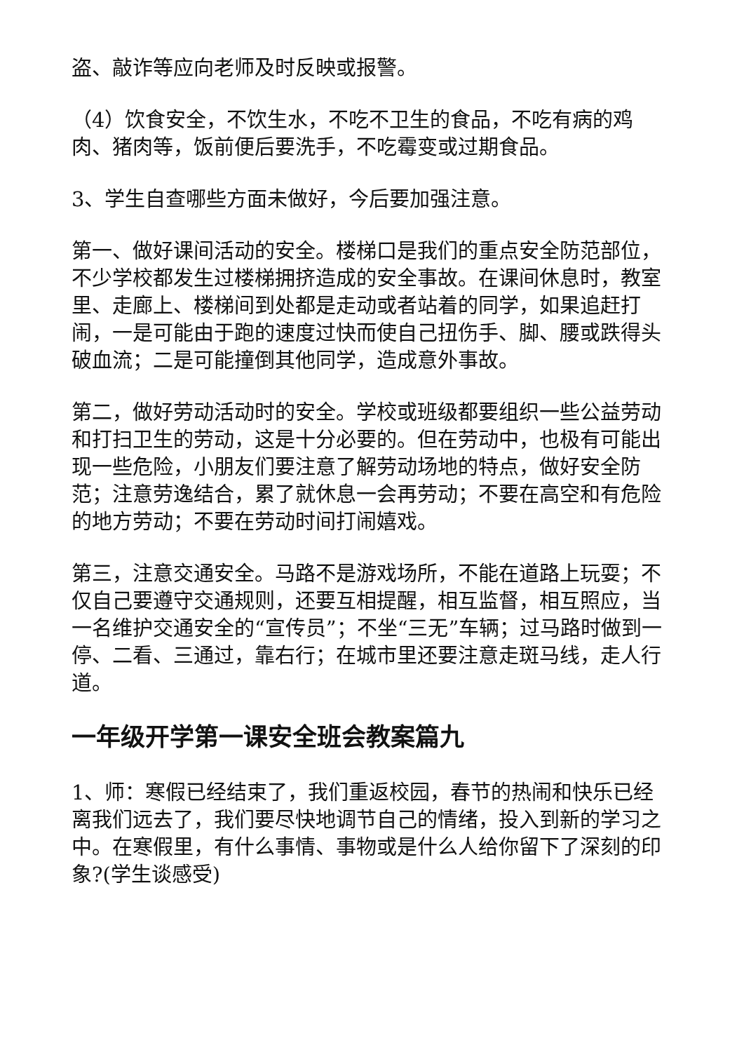盗、敲诈等应向老师及时反映或报警。
（4）饮食安全，不饮生水，不吃不卫生的食品，不吃有病的鸡肉、猪肉等，饭前便后要洗手，不吃霉变或过期食品。
3、学生自查哪些方面未做好，今后要加强注意。
第一、做好课间活动的安全。楼梯口是我们的重点安全防范部位，不少学校都发生过楼梯拥挤造成的安全事故。在课间休息时，教室里、走廊上、楼梯间到处都是走动或者站着的同学，如果追赶打闹，一是可能由于跑的速度过快而使自己扭伤手、脚、腰或跌得头破血流；二是可能撞倒其他同学，造成意外事故。
第二，做好劳动活动时的安全。学校或班级都要组织一些公益劳动和打扫卫生的劳动，这是十分必要的。但在劳动中，也极有可能出现一些危险，小朋友们要注意了解劳动场地的特点，做好安全防范；注意劳逸结合，累了就休息一会再劳动；不要在高空和有危险的地方劳动；不要在劳动时间打闹嬉戏。
第三，注意交通安全。马路不是游戏场所，不能在道路上玩耍；不仅自己要遵守交通规则，还要互相提醒，相互监督，相互照应，当一名维护交通安全的“宣传员”；不坐“三无”车辆；过马路时做到一停、二看、三通过，靠右行；在城市里还要注意走斑马线，走人行道。
一年级开学第一课安全班会教案篇九
1、师：寒假已经结束了，我们重返校园，春节的热闹和快乐已经离我们远去了，我们要尽快地调节自己的情绪，投入到新的学习之中。在寒假里，有什么事情、事物或是什么人给你留下了深刻的印象?(学生谈感受)